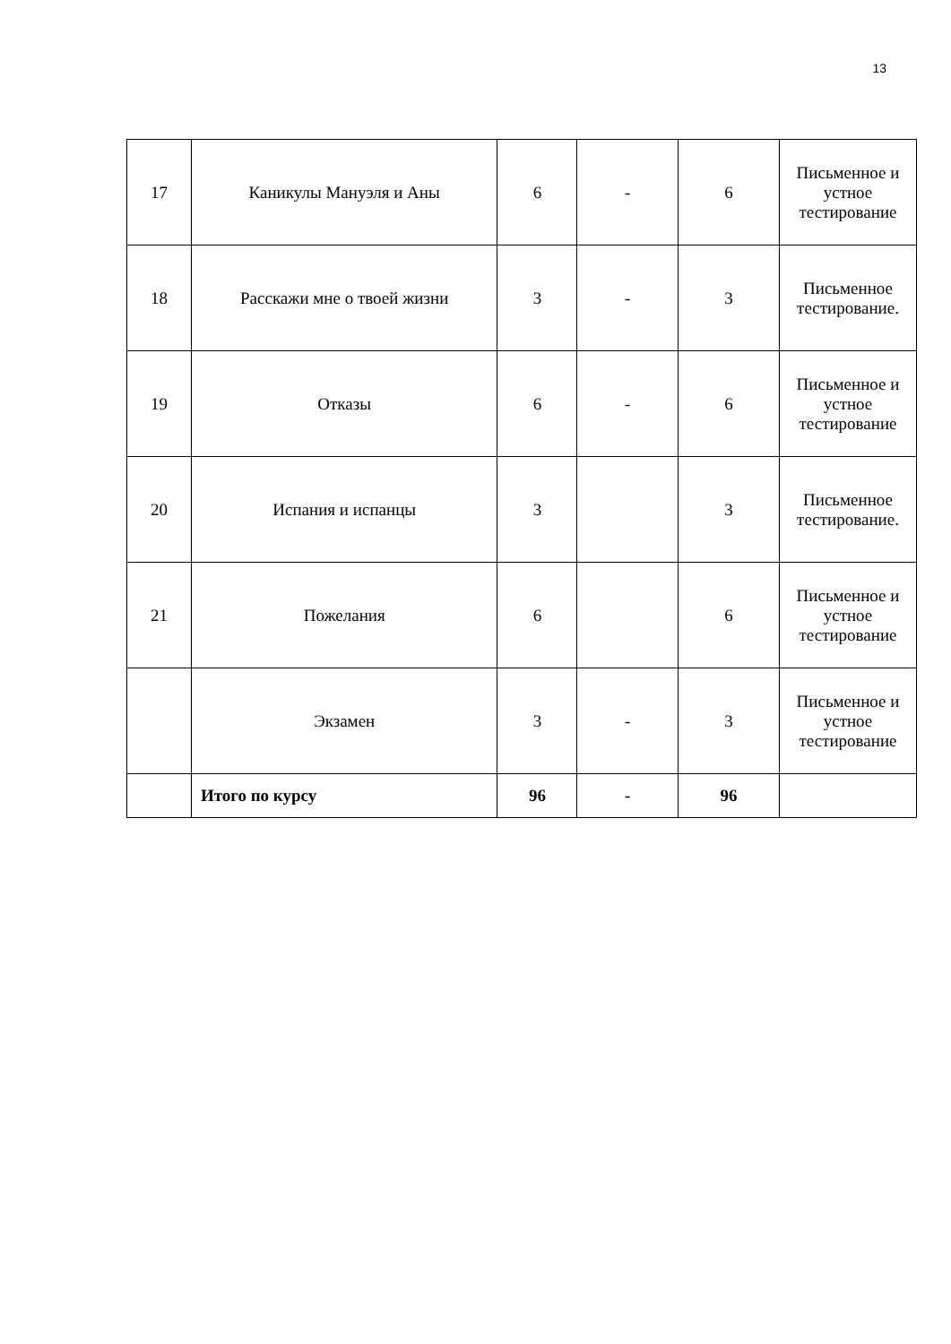13
| 17 | Каникулы Мануэля и Аны | 6 | - | 6 | Письменное и устное тестирование |
| 18 | Расскажи мне о твоей жизни | 3 | - | 3 | Письменное тестирование. |
| 19 | Отказы | 6 | - | 6 | Письменное и устное тестирование |
| 20 | Испания и испанцы | 3 | | 3 | Письменное тестирование. |
| 21 | Пожелания | 6 | | 6 | Письменное и устное тестирование |
| | Экзамен | 3 | - | 3 | Письменное и устное тестирование |
| | Итого по курсу | 96 | - | 96 | |